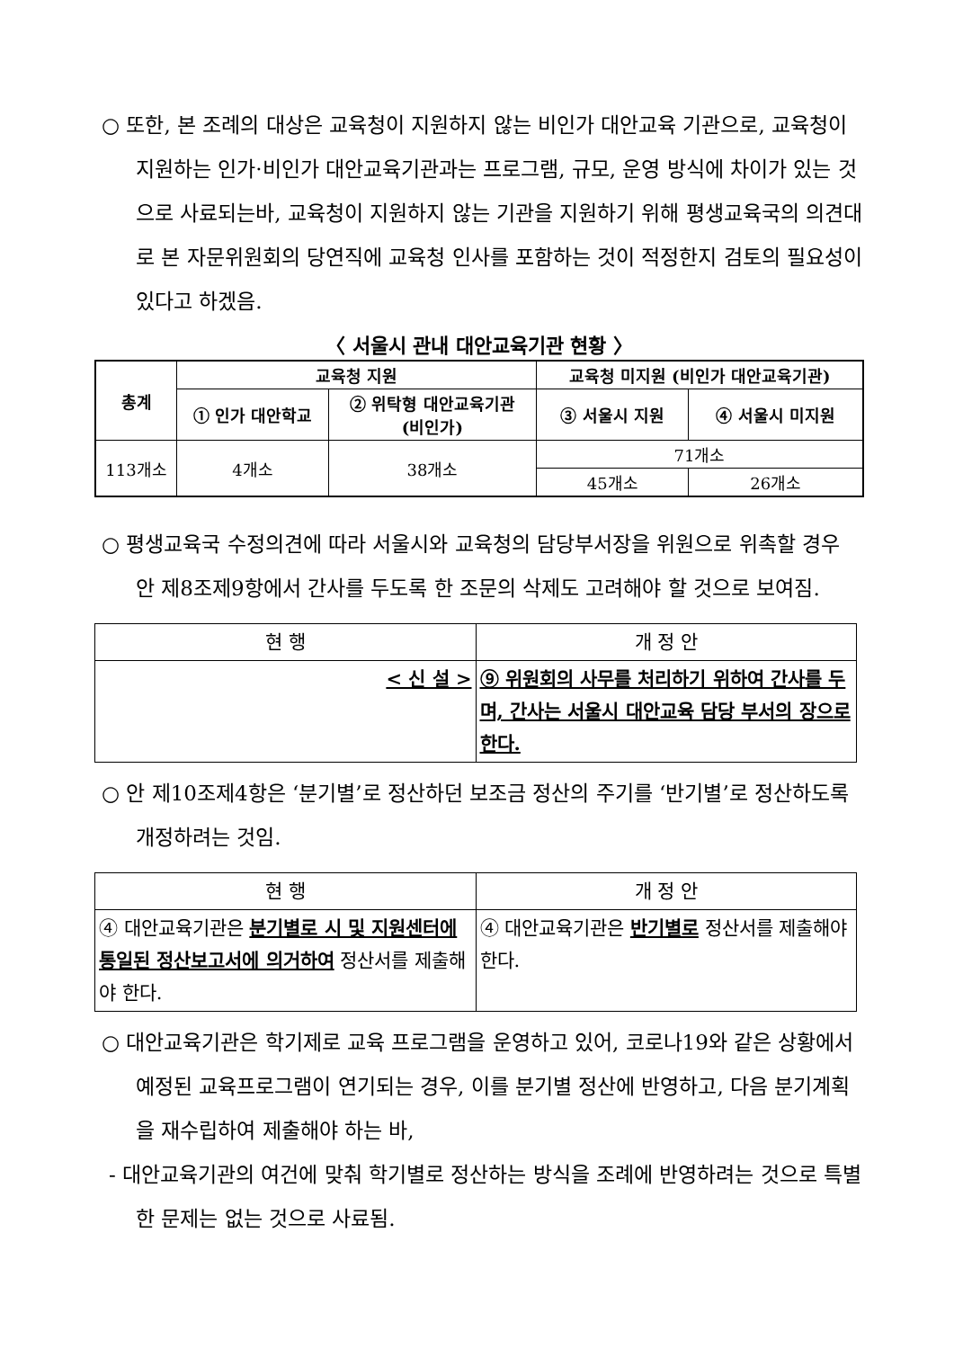○ 또한, 본 조례의 대상은 교육청이 지원하지 않는 비인가 대안교육 기관으로, 교육청이 지원하는 인가·비인가 대안교육기관과는 프로그램, 규모, 운영 방식에 차이가 있는 것으로 사료되는바, 교육청이 지원하지 않는 기관을 지원하기 위해 평생교육국의 의견대로 본 자문위원회의 당연직에 교육청 인사를 포함하는 것이 적정한지 검토의 필요성이 있다고 하겠음.
〈 서울시 관내 대안교육기관 현황 〉
| 총계 | 교육청 지원 | | 교육청 미지원 (비인가 대안교육기관) | |
| --- | --- | --- | --- | --- |
| | ① 인가 대안학교 | ② 위탁형 대안교육기관 (비인가) | ③ 서울시 지원 | ④ 서울시 미지원 |
| 113개소 | 4개소 | 38개소 | 71개소 | |
| | | | 45개소 | 26개소 |
○ 평생교육국 수정의견에 따라 서울시와 교육청의 담당부서장을 위원으로 위촉할 경우 안 제8조제9항에서 간사를 두도록 한 조문의 삭제도 고려해야 할 것으로 보여짐.
| 현 행 | 개 정 안 |
| --- | --- |
| < 신 설 > | ⑨ 위원회의 사무를 처리하기 위하여 간사를 두며, 간사는 서울시 대안교육 담당 부서의 장으로 한다. |
○ 안 제10조제4항은 ‘분기별’로 정산하던 보조금 정산의 주기를 ‘반기별’로 정산하도록 개정하려는 것임.
| 현 행 | 개 정 안 |
| --- | --- |
| ④ 대안교육기관은 분기별로 시 및 지원센터에 통일된 정산보고서에 의거하여 정산서를 제출해야 한다. | ④ 대안교육기관은 반기별로 정산서를 제출해야 한다. |
○ 대안교육기관은 학기제로 교육 프로그램을 운영하고 있어, 코로나19와 같은 상황에서 예정된 교육프로그램이 연기되는 경우, 이를 분기별 정산에 반영하고, 다음 분기계획을 재수립하여 제출해야 하는 바,
- 대안교육기관의 여건에 맞춰 학기별로 정산하는 방식을 조례에 반영하려는 것으로 특별한 문제는 없는 것으로 사료됨.